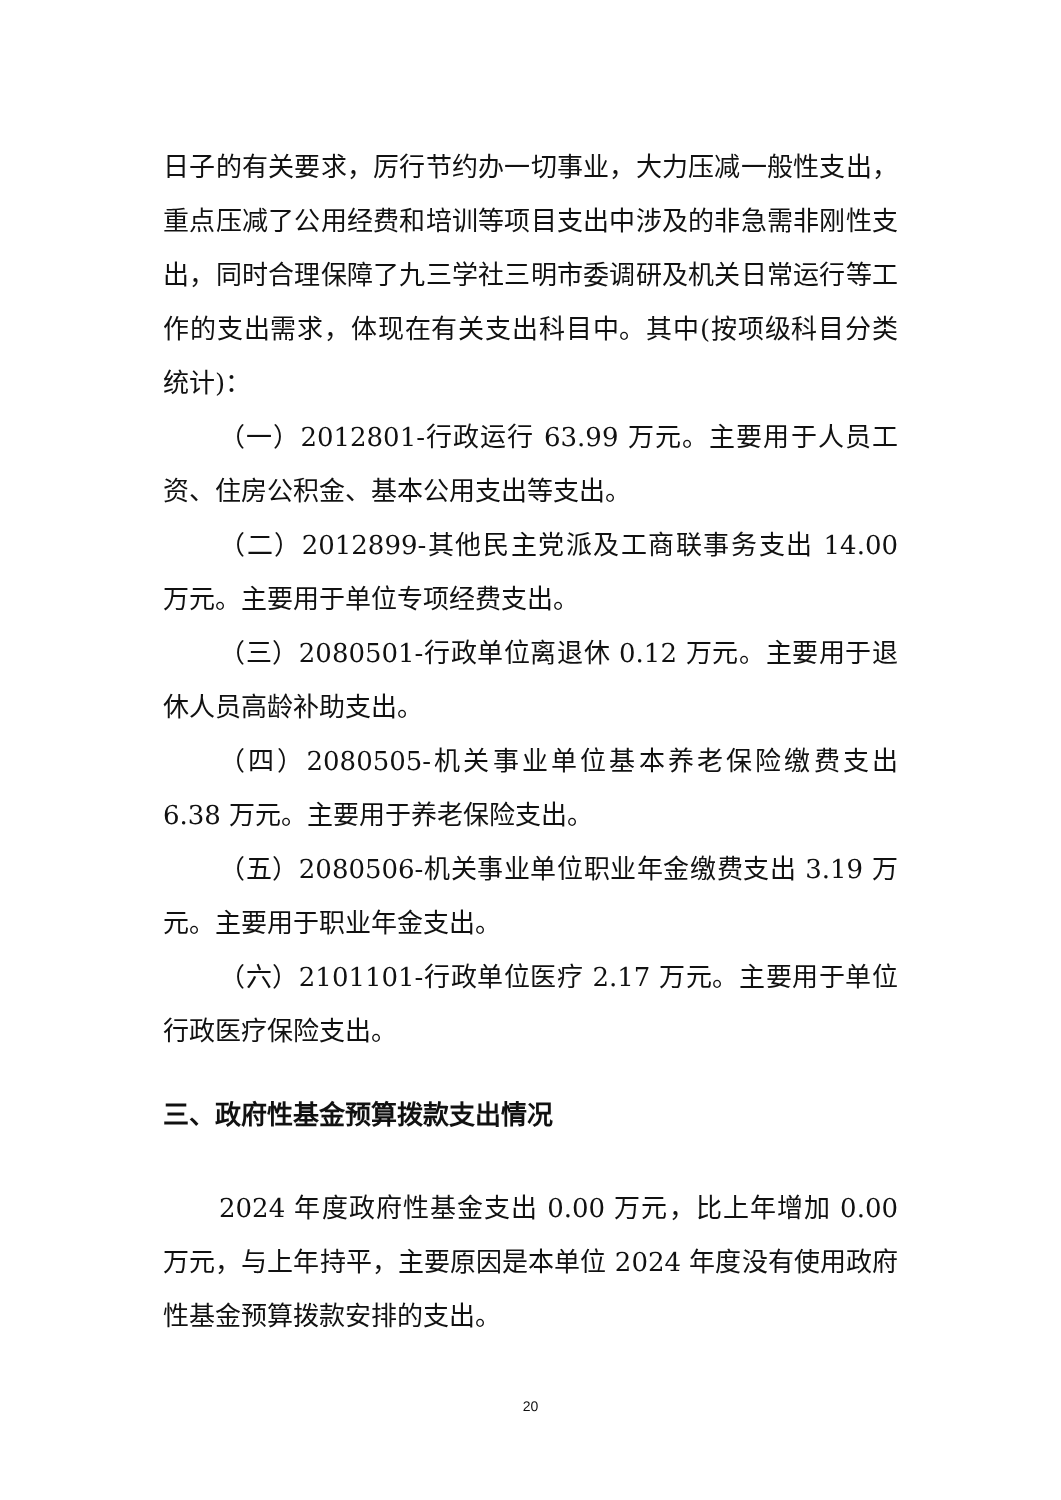日子的有关要求，厉行节约办一切事业，大力压减一般性支出，重点压减了公用经费和培训等项目支出中涉及的非急需非刚性支出，同时合理保障了九三学社三明市委调研及机关日常运行等工作的支出需求，体现在有关支出科目中。其中(按项级科目分类统计)：
（一）2012801-行政运行 63.99 万元。主要用于人员工资、住房公积金、基本公用支出等支出。
（二）2012899-其他民主党派及工商联事务支出 14.00 万元。主要用于单位专项经费支出。
（三）2080501-行政单位离退休 0.12 万元。主要用于退休人员高龄补助支出。
（四）2080505-机关事业单位基本养老保险缴费支出 6.38 万元。主要用于养老保险支出。
（五）2080506-机关事业单位职业年金缴费支出 3.19 万元。主要用于职业年金支出。
（六）2101101-行政单位医疗 2.17 万元。主要用于单位行政医疗保险支出。
三、政府性基金预算拨款支出情况
2024 年度政府性基金支出 0.00 万元，比上年增加 0.00 万元，与上年持平，主要原因是本单位 2024 年度没有使用政府性基金预算拨款安排的支出。
20